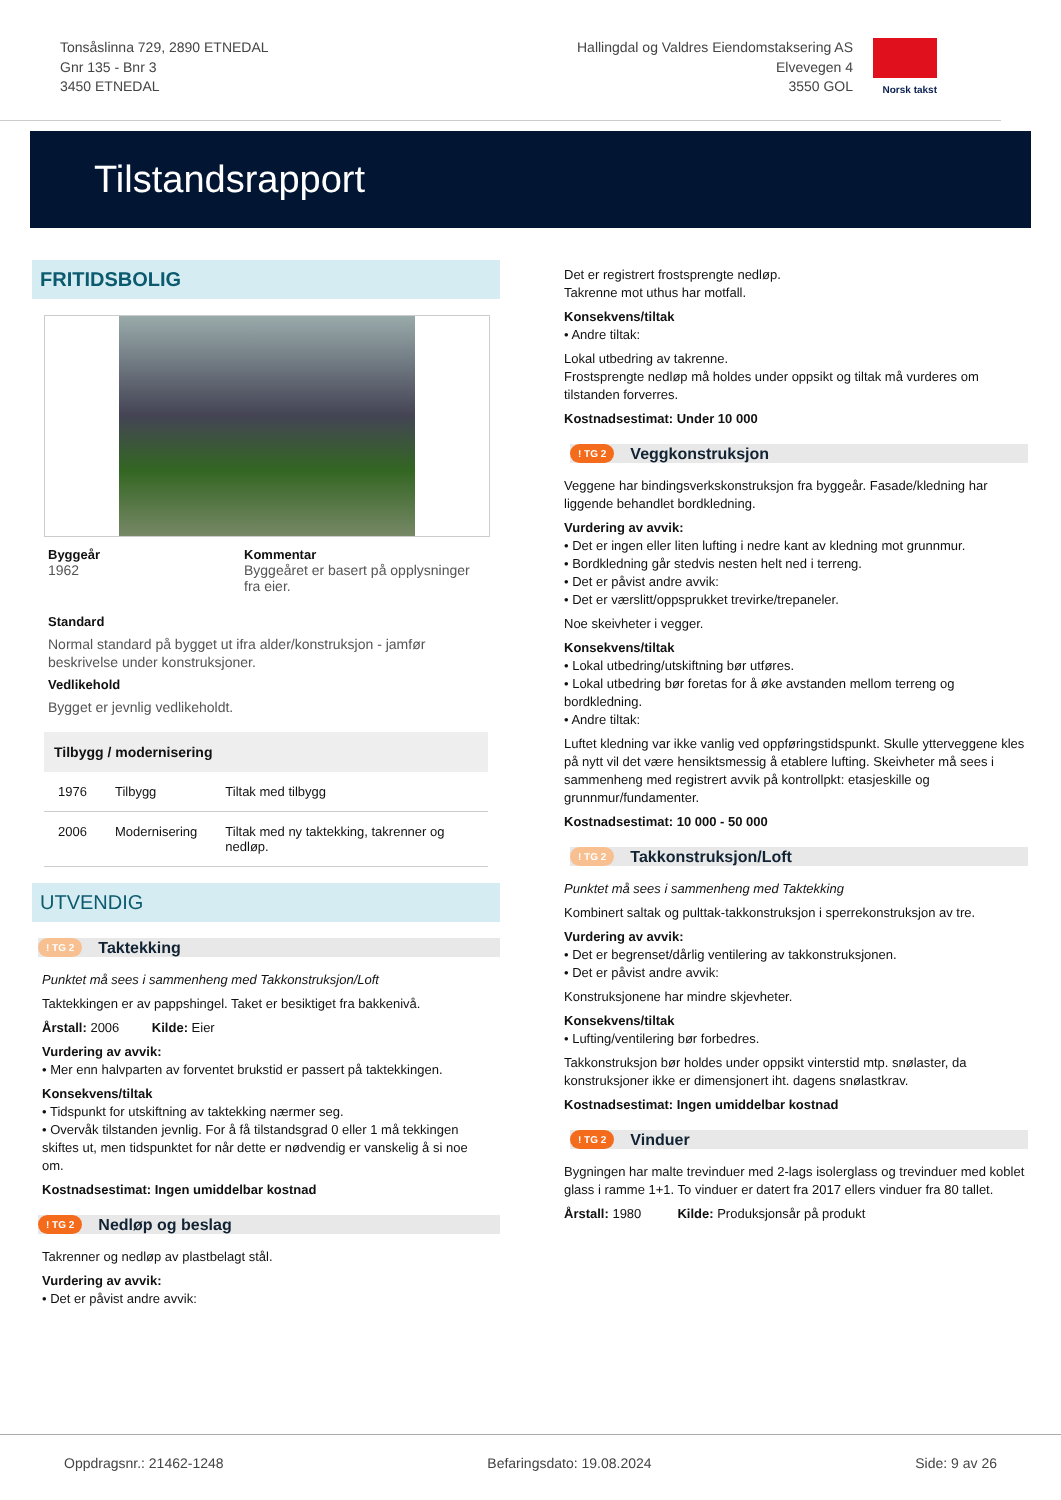Tonsåslinna 729, 2890 ETNEDAL
Gnr 135 - Bnr 3
3450 ETNEDAL
Hallingdal og Valdres Eiendomstaksering AS
Elvevegen 4
3550 GOL
Norsk takst
Tilstandsrapport
FRITIDSBOLIG
Byggeår
1962
Kommentar
Byggeåret er basert på opplysninger fra eier.
Standard
Normal standard på bygget ut ifra alder/konstruksjon - jamfør beskrivelse under konstruksjoner.
Vedlikehold
Bygget er jevnlig vedlikeholdt.
| Tilbygg / modernisering | | |
| --- | --- | --- |
| 1976 | Tilbygg | Tiltak med tilbygg |
| 2006 | Modernisering | Tiltak med ny taktekking, takrenner og nedløp. |
UTVENDIG
! TG 2 Taktekking
Punktet må sees i sammenheng med Takkonstruksjon/Loft
Taktekkingen er av pappshingel. Taket er besiktiget fra bakkenivå.
Årstall: 2006 Kilde: Eier
Vurdering av avvik:
• Mer enn halvparten av forventet brukstid er passert på taktekkingen.
Konsekvens/tiltak
• Tidspunkt for utskiftning av taktekking nærmer seg.
• Overvåk tilstanden jevnlig. For å få tilstandsgrad 0 eller 1 må tekkingen skiftes ut, men tidspunktet for når dette er nødvendig er vanskelig å si noe om.
Kostnadsestimat: Ingen umiddelbar kostnad
! TG 2 Nedløp og beslag
Takrenner og nedløp av plastbelagt stål.
Vurdering av avvik:
• Det er påvist andre avvik:
Det er registrert frostsprengte nedløp.
Takrenne mot uthus har motfall.
Konsekvens/tiltak
• Andre tiltak:
Lokal utbedring av takrenne.
Frostsprengte nedløp må holdes under oppsikt og tiltak må vurderes om tilstanden forverres.
Kostnadsestimat: Under 10 000
! TG 2 Veggkonstruksjon
Veggene har bindingsverkskonstruksjon fra byggeår. Fasade/kledning har liggende behandlet bordkledning.
Vurdering av avvik:
• Det er ingen eller liten lufting i nedre kant av kledning mot grunnmur.
• Bordkledning går stedvis nesten helt ned i terreng.
• Det er påvist andre avvik:
• Det er værslitt/oppsprukket trevirke/trepaneler.
Noe skeivheter i vegger.
Konsekvens/tiltak
• Lokal utbedring/utskiftning bør utføres.
• Lokal utbedring bør foretas for å øke avstanden mellom terreng og bordkledning.
• Andre tiltak:
Luftet kledning var ikke vanlig ved oppføringstidspunkt. Skulle ytterveggene kles på nytt vil det være hensiktsmessig å etablere lufting. Skeivheter må sees i sammenheng med registrert avvik på kontrollpkt: etasjeskille og grunnmur/fundamenter.
Kostnadsestimat: 10 000 - 50 000
! TG 2 Takkonstruksjon/Loft
Punktet må sees i sammenheng med Taktekking
Kombinert saltak og pulttak-takkonstruksjon i sperrekonstruksjon av tre.
Vurdering av avvik:
• Det er begrenset/dårlig ventilering av takkonstruksjonen.
• Det er påvist andre avvik:
Konstruksjonene har mindre skjevheter.
Konsekvens/tiltak
• Lufting/ventilering bør forbedres.
Takkonstruksjon bør holdes under oppsikt vinterstid mtp. snølaster, da konstruksjoner ikke er dimensjonert iht. dagens snølastkrav.
Kostnadsestimat: Ingen umiddelbar kostnad
! TG 2 Vinduer
Bygningen har malte trevinduer med 2-lags isolerglass og trevinduer med koblet glass i ramme 1+1. To vinduer er datert fra 2017 ellers vinduer fra 80 tallet.
Årstall: 1980 Kilde: Produksjonsår på produkt
Oppdragsnr.: 21462-1248 Befaringsdato: 19.08.2024 Side: 9 av 26